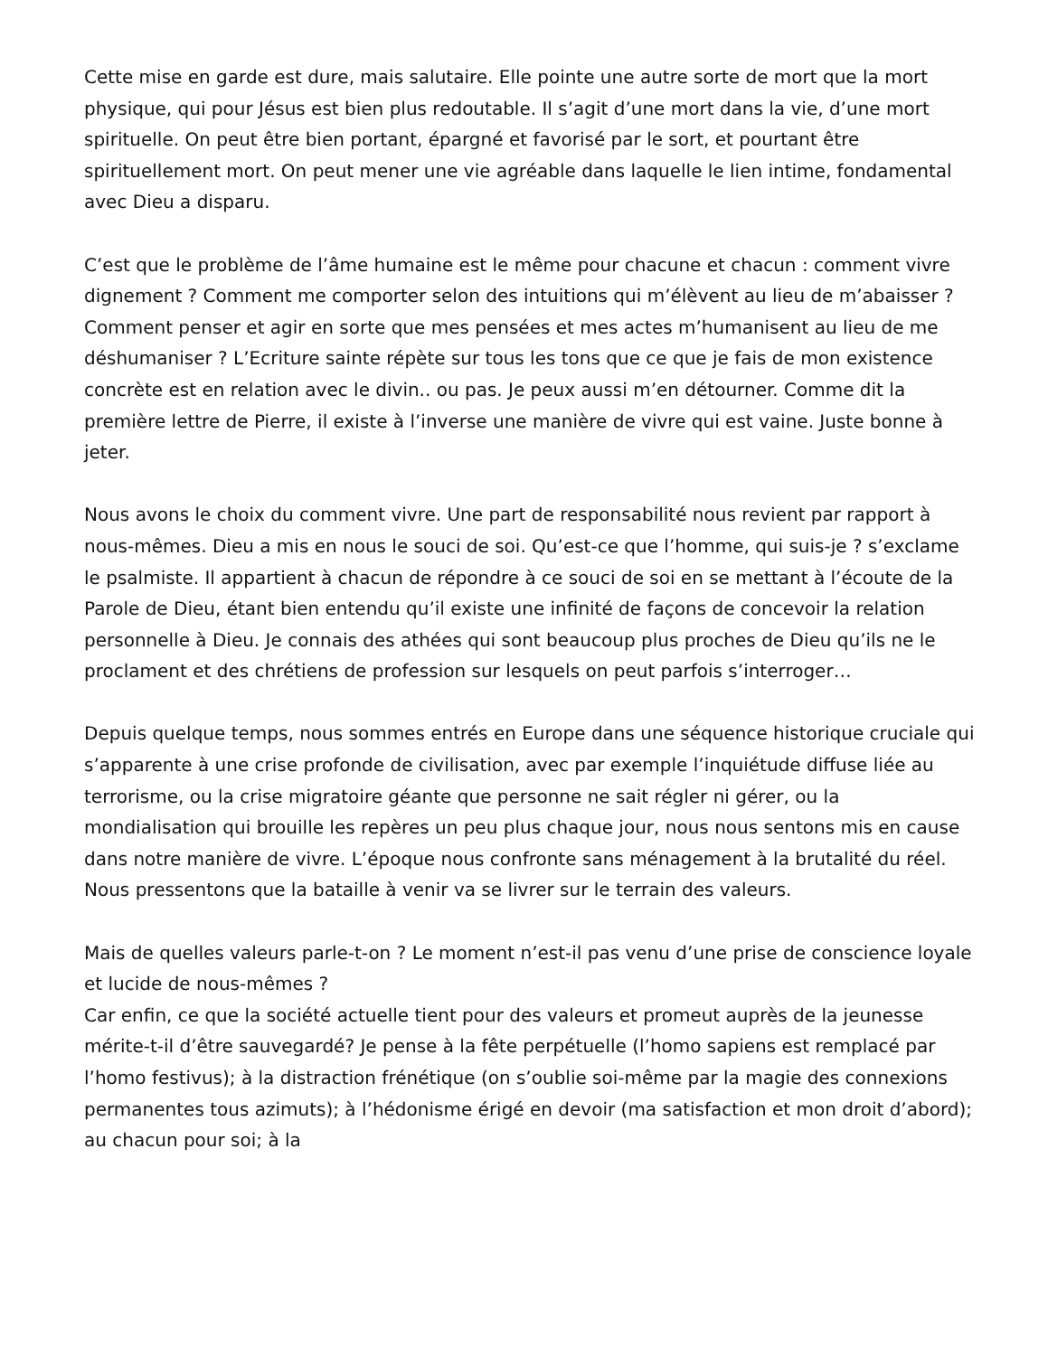Cette mise en garde est dure, mais salutaire. Elle pointe une autre sorte de mort que la mort physique, qui pour Jésus est bien plus redoutable. Il s’agit d’une mort dans la vie, d’une mort spirituelle. On peut être bien portant, épargné et favorisé par le sort, et pourtant être spirituellement mort. On peut mener une vie agréable dans laquelle le lien intime, fondamental avec Dieu a disparu.
C’est que le problème de l’âme humaine est le même pour chacune et chacun : comment vivre dignement ? Comment me comporter selon des intuitions qui m’élèvent au lieu de m’abaisser ? Comment penser et agir en sorte que mes pensées et mes actes m’humanisent au lieu de me déshumaniser ? L’Ecriture sainte répète sur tous les tons que ce que je fais de mon existence concrète est en relation avec le divin.. ou pas. Je peux aussi m’en détourner. Comme dit la première lettre de Pierre, il existe à l’inverse une manière de vivre qui est vaine. Juste bonne à jeter.
Nous avons le choix du comment vivre. Une part de responsabilité nous revient par rapport à nous-mêmes. Dieu a mis en nous le souci de soi. Qu’est-ce que l’homme, qui suis-je ? s’exclame le psalmiste. Il appartient à chacun de répondre à ce souci de soi en se mettant à l’écoute de la Parole de Dieu, étant bien entendu qu’il existe une infinité de façons de concevoir la relation personnelle à Dieu. Je connais des athées qui sont beaucoup plus proches de Dieu qu’ils ne le proclament et des chrétiens de profession sur lesquels on peut parfois s’interroger…
Depuis quelque temps, nous sommes entrés en Europe dans une séquence historique cruciale qui s’apparente à une crise profonde de civilisation, avec par exemple l’inquiétude diffuse liée au terrorisme, ou la crise migratoire géante que personne ne sait régler ni gérer, ou la mondialisation qui brouille les repères un peu plus chaque jour, nous nous sentons mis en cause dans notre manière de vivre. L’époque nous confronte sans ménagement à la brutalité du réel. Nous pressentons que la bataille à venir va se livrer sur le terrain des valeurs.
Mais de quelles valeurs parle-t-on ? Le moment n’est-il pas venu d’une prise de conscience loyale et lucide de nous-mêmes ?
Car enfin, ce que la société actuelle tient pour des valeurs et promeut auprès de la jeunesse mérite-t-il d’être sauvegardé? Je pense à la fête perpétuelle (l’homo sapiens est remplacé par l’homo festivus); à la distraction frénétique (on s’oublie soi-même par la magie des connexions permanentes tous azimuts); à l’hédonisme érigé en devoir (ma satisfaction et mon droit d’abord); au chacun pour soi; à la